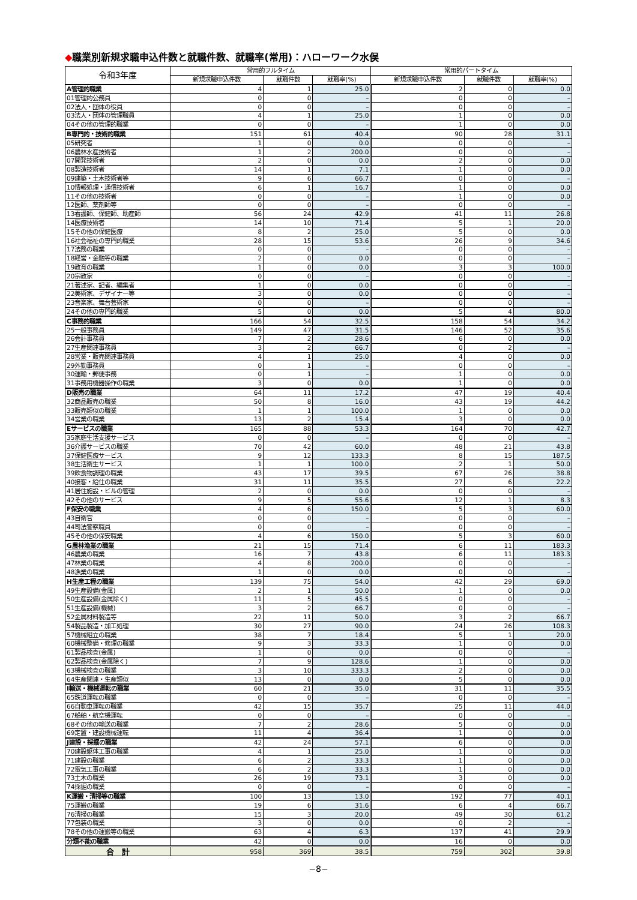◆職業別新規求職申込件数と就職件数、就職率(常用)：ハローワーク水俣
| 令和3年度 | 常用的フルタイム | | | 常用的パートタイム | | |
| --- | --- | --- | --- | --- | --- | --- |
| | 新規求職申込件数 | 就職件数 | 就職率(%) | 新規求職申込件数 | 就職件数 | 就職率(%) |
| A管理的職業 | 4 | 1 | 25.0 | 2 | 0 | 0.0 |
| 01管理的公務員 | 0 | 0 | – | 0 | 0 | – |
| 02法人・団体の役員 | 0 | 0 | – | 0 | 0 | – |
| 03法人・団体の管理職員 | 4 | 1 | 25.0 | 1 | 0 | 0.0 |
| 04その他の管理的職業 | 0 | 0 | – | 1 | 0 | 0.0 |
| B専門的・技術的職業 | 151 | 61 | 40.4 | 90 | 28 | 31.1 |
| 05研究者 | 1 | 0 | 0.0 | 0 | 0 | – |
| 06農林水産技術者 | 1 | 2 | 200.0 | 0 | 0 | – |
| 07開発技術者 | 2 | 0 | 0.0 | 2 | 0 | 0.0 |
| 08製造技術者 | 14 | 1 | 7.1 | 1 | 0 | 0.0 |
| 09建築・土木技術者等 | 9 | 6 | 66.7 | 0 | 0 | – |
| 10情報処理・通信技術者 | 6 | 1 | 16.7 | 1 | 0 | 0.0 |
| 11その他の技術者 | 0 | 0 | – | 1 | 0 | 0.0 |
| 12医師、薬剤師等 | 0 | 0 | – | 0 | 0 | – |
| 13看護師、保健師、助産師 | 56 | 24 | 42.9 | 41 | 11 | 26.8 |
| 14医療技術者 | 14 | 10 | 71.4 | 5 | 1 | 20.0 |
| 15その他の保健医療 | 8 | 2 | 25.0 | 5 | 0 | 0.0 |
| 16社会福祉の専門的職業 | 28 | 15 | 53.6 | 26 | 9 | 34.6 |
| 17法務の職業 | 0 | 0 | – | 0 | 0 | – |
| 18経営・金融等の職業 | 2 | 0 | 0.0 | 0 | 0 | – |
| 19教育の職業 | 1 | 0 | 0.0 | 3 | 3 | 100.0 |
| 20宗教家 | 0 | 0 | – | 0 | 0 | – |
| 21著述家、記者、編集者 | 1 | 0 | 0.0 | 0 | 0 | – |
| 22美術家、デザイナー等 | 3 | 0 | 0.0 | 0 | 0 | – |
| 23音楽家、舞台芸術家 | 0 | 0 | – | 0 | 0 | – |
| 24その他の専門的職業 | 5 | 0 | 0.0 | 5 | 4 | 80.0 |
| C事務的職業 | 166 | 54 | 32.5 | 158 | 54 | 34.2 |
| 25一般事務員 | 149 | 47 | 31.5 | 146 | 52 | 35.6 |
| 26会計事務員 | 7 | 2 | 28.6 | 6 | 0 | 0.0 |
| 27生産関連事務員 | 3 | 2 | 66.7 | 0 | 2 | – |
| 28営業・販売関連事務員 | 4 | 1 | 25.0 | 4 | 0 | 0.0 |
| 29外勤事務員 | 0 | 1 | – | 0 | 0 | – |
| 30運輸・郵便事務 | 0 | 1 | – | 1 | 0 | 0.0 |
| 31事務用機器操作の職業 | 3 | 0 | 0.0 | 1 | 0 | 0.0 |
| D販売の職業 | 64 | 11 | 17.2 | 47 | 19 | 40.4 |
| 32商品販売の職業 | 50 | 8 | 16.0 | 43 | 19 | 44.2 |
| 33販売類似の職業 | 1 | 1 | 100.0 | 1 | 0 | 0.0 |
| 34営業の職業 | 13 | 2 | 15.4 | 3 | 0 | 0.0 |
| Eサービスの職業 | 165 | 88 | 53.3 | 164 | 70 | 42.7 |
| 35家庭生活支援サービス | 0 | 0 | – | 0 | 0 | – |
| 36介護サービスの職業 | 70 | 42 | 60.0 | 48 | 21 | 43.8 |
| 37保健医療サービス | 9 | 12 | 133.3 | 8 | 15 | 187.5 |
| 38生活衛生サービス | 1 | 1 | 100.0 | 2 | 1 | 50.0 |
| 39飲食物調理の職業 | 43 | 17 | 39.5 | 67 | 26 | 38.8 |
| 40接客・給仕の職業 | 31 | 11 | 35.5 | 27 | 6 | 22.2 |
| 41居住施設・ビルの管理 | 2 | 0 | 0.0 | 0 | 0 | – |
| 42その他のサービス | 9 | 5 | 55.6 | 12 | 1 | 8.3 |
| F保安の職業 | 4 | 6 | 150.0 | 5 | 3 | 60.0 |
| 43自衛官 | 0 | 0 | – | 0 | 0 | – |
| 44司法警察職員 | 0 | 0 | – | 0 | 0 | – |
| 45その他の保安職業 | 4 | 6 | 150.0 | 5 | 3 | 60.0 |
| G農林漁業の職業 | 21 | 15 | 71.4 | 6 | 11 | 183.3 |
| 46農業の職業 | 16 | 7 | 43.8 | 6 | 11 | 183.3 |
| 47林業の職業 | 4 | 8 | 200.0 | 0 | 0 | – |
| 48漁業の職業 | 1 | 0 | 0.0 | 0 | 0 | – |
| H生産工程の職業 | 139 | 75 | 54.0 | 42 | 29 | 69.0 |
| 49生産設備(金属) | 2 | 1 | 50.0 | 1 | 0 | 0.0 |
| 50生産設備(金属除く) | 11 | 5 | 45.5 | 0 | 0 | – |
| 51生産設備(機械) | 3 | 2 | 66.7 | 0 | 0 | – |
| 52金属材料製造等 | 22 | 11 | 50.0 | 3 | 2 | 66.7 |
| 54製品製造・加工処理 | 30 | 27 | 90.0 | 24 | 26 | 108.3 |
| 57機械組立の職業 | 38 | 7 | 18.4 | 5 | 1 | 20.0 |
| 60機械整備・修理の職業 | 9 | 3 | 33.3 | 1 | 0 | 0.0 |
| 61製品検査(金属) | 1 | 0 | 0.0 | 0 | 0 | – |
| 62製品検査(金属除く) | 7 | 9 | 128.6 | 1 | 0 | 0.0 |
| 63機械検査の職業 | 3 | 10 | 333.3 | 2 | 0 | 0.0 |
| 64生産関連・生産類似 | 13 | 0 | 0.0 | 5 | 0 | 0.0 |
| I輸送・機械運転の職業 | 60 | 21 | 35.0 | 31 | 11 | 35.5 |
| 65鉄道運転の職業 | 0 | 0 | – | 0 | 0 | – |
| 66自動車運転の職業 | 42 | 15 | 35.7 | 25 | 11 | 44.0 |
| 67船舶・航空機運転 | 0 | 0 | – | 0 | 0 | – |
| 68その他の輸送の職業 | 7 | 2 | 28.6 | 5 | 0 | 0.0 |
| 69定置・建設機械運転 | 11 | 4 | 36.4 | 1 | 0 | 0.0 |
| J建設・採掘の職業 | 42 | 24 | 57.1 | 6 | 0 | 0.0 |
| 70建設躯体工事の職業 | 4 | 1 | 25.0 | 1 | 0 | 0.0 |
| 71建設の職業 | 6 | 2 | 33.3 | 1 | 0 | 0.0 |
| 72電気工事の職業 | 6 | 2 | 33.3 | 1 | 0 | 0.0 |
| 73土木の職業 | 26 | 19 | 73.1 | 3 | 0 | 0.0 |
| 74採掘の職業 | 0 | 0 | – | 0 | 0 | – |
| K運搬・清掃等の職業 | 100 | 13 | 13.0 | 192 | 77 | 40.1 |
| 75運搬の職業 | 19 | 6 | 31.6 | 6 | 4 | 66.7 |
| 76清掃の職業 | 15 | 3 | 20.0 | 49 | 30 | 61.2 |
| 77包装の職業 | 3 | 0 | 0.0 | 0 | 2 | – |
| 78その他の運搬等の職業 | 63 | 4 | 6.3 | 137 | 41 | 29.9 |
| 分類不能の職業 | 42 | 0 | 0.0 | 16 | 0 | 0.0 |
| 合 計 | 958 | 369 | 38.5 | 759 | 302 | 39.8 |
−8−